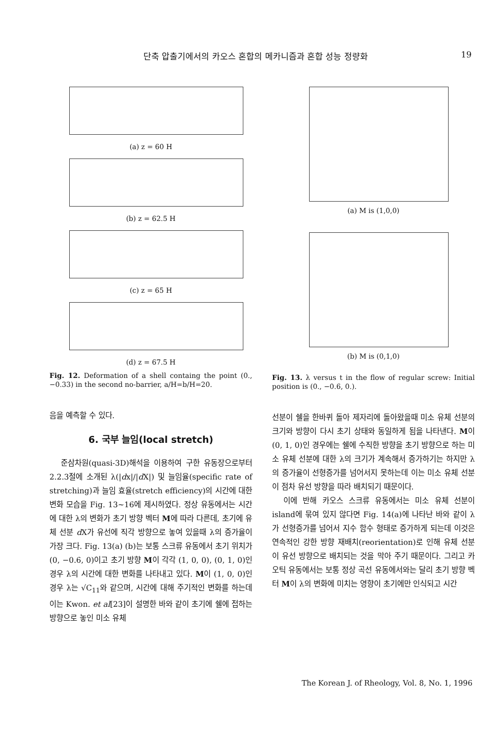단축 압출기에서의 카오스 혼합의 메카니즘과 혼합 성능 정량화
19
(a) z = 60 H
(b) z = 62.5 H
(c) z = 65 H
(d) z = 67.5 H
Fig. 12. Deformation of a shell containg the point (0., −0.33) in the second no-barrier, a/H=b/H=20.
음을 예측할 수 있다.
6. 국부 늘임(local stretch)
준삼차원(quasi-3D)해석을 이용하여 구한 유동장으로부터 2.2.3절에 소개된 λ(|dx|/|d X|) 및 늘임율(specific rate of stretching)과 늘임 효율(stretch efficiency)의 시간에 대한 변화 모습을 Fig. 13~16에 제시하였다. 정상 유동에서는 시간에 대한 λ의 변화가 초기 방향 벡터 M에 따라 다른데, 초기에 유체 선분 d X가 유선에 직각 방향으로 놓여 있을때 λ의 증가율이 가장 크다. Fig. 13(a) (b)는 보통 스크류 유동에서 초기 위치가 (0, −0.6, 0)이고 초기 방향 M이 각각 (1, 0, 0), (0, 1, 0)인 경우 λ의 시간에 대한 변화를 나타내고 있다. M이 (1, 0, 0)인 경우 λ는 √C<sub>11</sub>와 같으며, 시간에 대해 주기적인 변화를 하는데 이는 Kwon. et al[23]이 설명한 바와 같이 초기에 쉘에 접하는 방향으로 놓인 미소 유체
(a) M is (1,0,0)
(b) M is (0,1,0)
Fig. 13. λ versus t in the flow of regular screw: Initial position is (0., −0.6, 0.).
선분이 쉘을 한바퀴 돌아 제자리에 돌아왔을때 미소 유체 선분의 크기와 방향이 다시 초기 상태와 동일하게 됨을 나타낸다. M이 (0, 1, 0)인 경우에는 쉘에 수직한 방향을 초기 방향으로 하는 미소 유체 선분에 대한 λ의 크기가 계속해서 증가하기는 하지만 λ의 증가율이 선형증가를 넘어서지 못하는데 이는 미소 유체 선분이 점차 유선 방향을 따라 배치되기 때문이다.
이에 반해 카오스 스크류 유동에서는 미소 유체 선분이 island에 묶여 있지 않다면 Fig. 14(a)에 나타난 바와 같이 λ가 선형증가를 넘어서 지수 함수 형태로 증가하게 되는데 이것은 연속적인 강한 방향 재배치(reorientation)로 인해 유체 선분이 유선 방향으로 배치되는 것을 막아 주기 때문이다. 그리고 카오틱 유동에서는 보통 정상 곡선 유동에서와는 달리 초기 방향 벡터 M이 λ의 변화에 미치는 영향이 초기에만 인식되고 시간
The Korean J. of Rheology, Vol. 8, No. 1, 1996